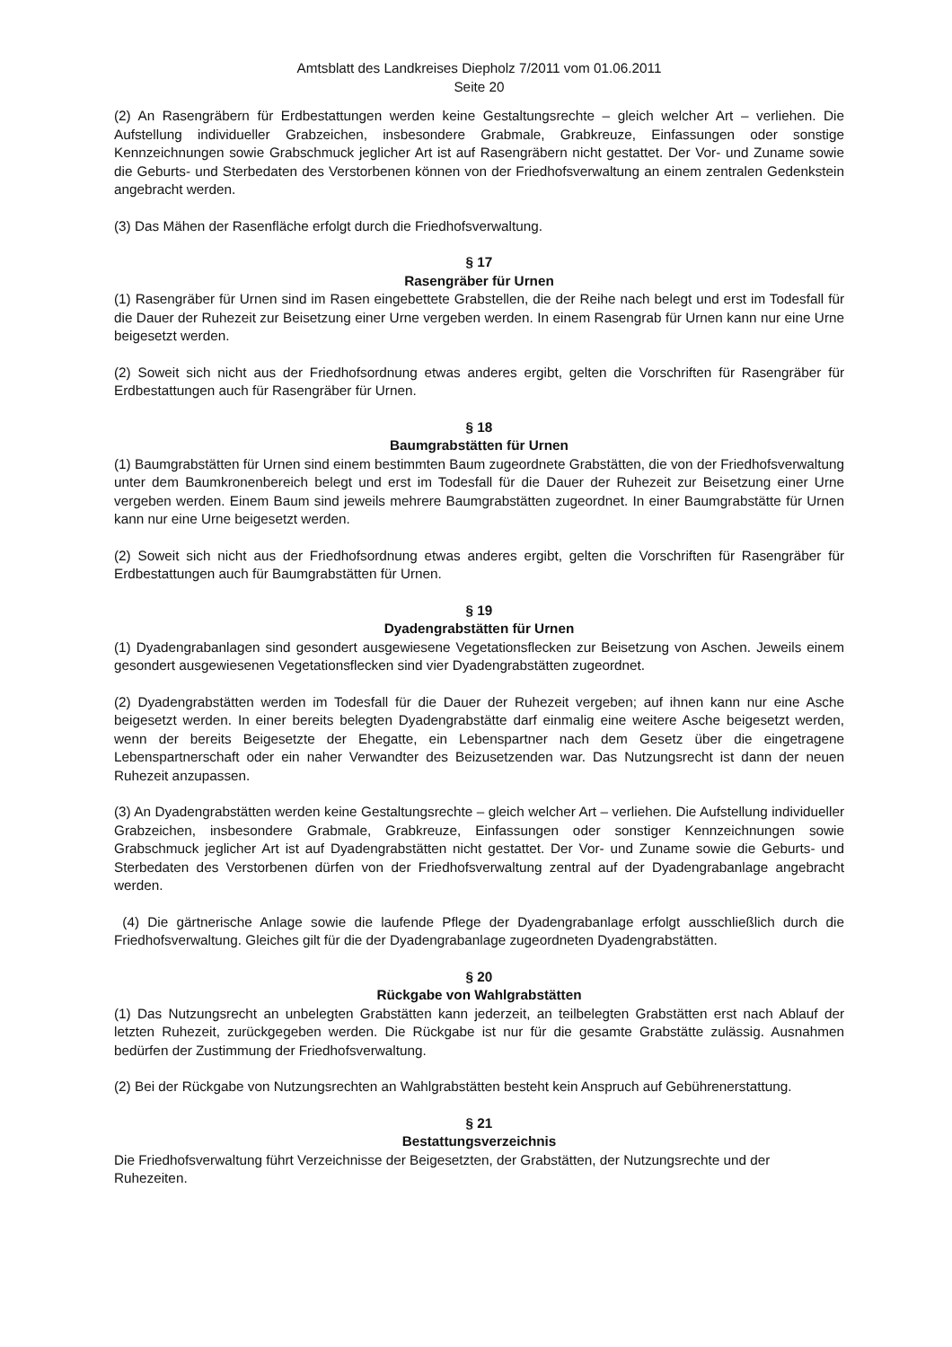Amtsblatt des Landkreises Diepholz 7/2011 vom 01.06.2011
Seite 20
(2) An Rasengräbern für Erdbestattungen werden keine Gestaltungsrechte – gleich welcher Art – verliehen. Die Aufstellung individueller Grabzeichen, insbesondere Grabmale, Grabkreuze, Einfassungen oder sonstige Kennzeichnungen sowie Grabschmuck jeglicher Art ist auf Rasengräbern nicht gestattet. Der Vor- und Zuname sowie die Geburts- und Sterbedaten des Verstorbenen können von der Friedhofsverwaltung an einem zentralen Gedenkstein angebracht werden.
(3) Das Mähen der Rasenfläche erfolgt durch die Friedhofsverwaltung.
§ 17
Rasengräber für Urnen
(1) Rasengräber für Urnen sind im Rasen eingebettete Grabstellen, die der Reihe nach belegt und erst im Todesfall für die Dauer der Ruhezeit zur Beisetzung einer Urne vergeben werden. In einem Rasengrab für Urnen kann nur eine Urne beigesetzt werden.
(2) Soweit sich nicht aus der Friedhofsordnung etwas anderes ergibt, gelten die Vorschriften für Rasengräber für Erdbestattungen auch für Rasengräber für Urnen.
§ 18
Baumgrabstätten für Urnen
(1) Baumgrabstätten für Urnen sind einem bestimmten Baum zugeordnete Grabstätten, die von der Friedhofsverwaltung unter dem Baumkronenbereich belegt und erst im Todesfall für die Dauer der Ruhezeit zur Beisetzung einer Urne vergeben werden. Einem Baum sind jeweils mehrere Baumgrabstätten zugeordnet. In einer Baumgrabstätte für Urnen kann nur eine Urne beigesetzt werden.
(2) Soweit sich nicht aus der Friedhofsordnung etwas anderes ergibt, gelten die Vorschriften für Rasengräber für Erdbestattungen auch für Baumgrabstätten für Urnen.
§ 19
Dyadengrabstätten für Urnen
(1) Dyadengrabanlagen sind gesondert ausgewiesene Vegetationsflecken zur Beisetzung von Aschen. Jeweils einem gesondert ausgewiesenen Vegetationsflecken sind vier Dyadengrabstätten zugeordnet.
(2) Dyadengrabstätten werden im Todesfall für die Dauer der Ruhezeit vergeben; auf ihnen kann nur eine Asche beigesetzt werden. In einer bereits belegten Dyadengrabstätte darf einmalig eine weitere Asche beigesetzt werden, wenn der bereits Beigesetzte der Ehegatte, ein Lebenspartner nach dem Gesetz über die eingetragene Lebenspartnerschaft oder ein naher Verwandter des Beizusetzenden war. Das Nutzungsrecht ist dann der neuen Ruhezeit anzupassen.
(3) An Dyadengrabstätten werden keine Gestaltungsrechte – gleich welcher Art – verliehen. Die Aufstellung individueller Grabzeichen, insbesondere Grabmale, Grabkreuze, Einfassungen oder sonstiger Kennzeichnungen sowie Grabschmuck jeglicher Art ist auf Dyadengrabstätten nicht gestattet. Der Vor- und Zuname sowie die Geburts- und Sterbedaten des Verstorbenen dürfen von der Friedhofsverwaltung zentral auf der Dyadengrabanlage angebracht werden.
(4) Die gärtnerische Anlage sowie die laufende Pflege der Dyadengrabanlage erfolgt ausschließlich durch die Friedhofsverwaltung. Gleiches gilt für die der Dyadengrabanlage zugeordneten Dyadengrabstätten.
§ 20
Rückgabe von Wahlgrabstätten
(1) Das Nutzungsrecht an unbelegten Grabstätten kann jederzeit, an teilbelegten Grabstätten erst nach Ablauf der letzten Ruhezeit, zurückgegeben werden. Die Rückgabe ist nur für die gesamte Grabstätte zulässig. Ausnahmen bedürfen der Zustimmung der Friedhofsverwaltung.
(2) Bei der Rückgabe von Nutzungsrechten an Wahlgrabstätten besteht kein Anspruch auf Gebührenerstattung.
§ 21
Bestattungsverzeichnis
Die Friedhofsverwaltung führt Verzeichnisse der Beigesetzten, der Grabstätten, der Nutzungsrechte und der Ruhezeiten.